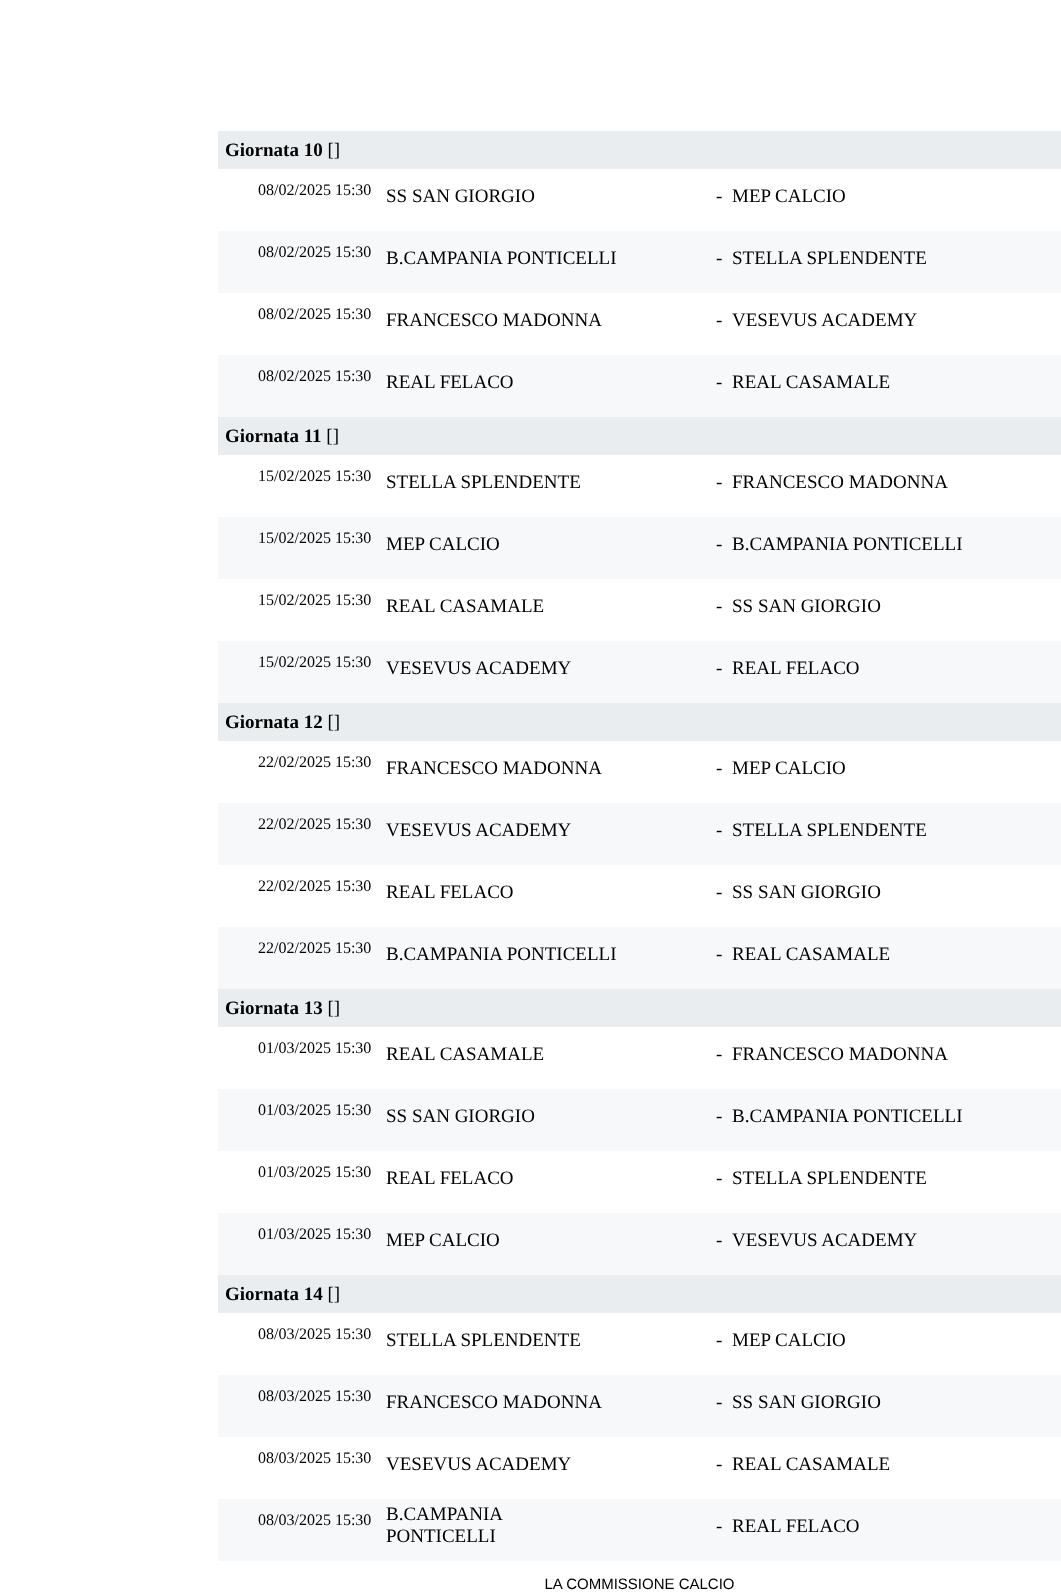| Giornata 10 [] | | | |
| --- | --- | --- | --- |
| 08/02/2025 15:30 | SS SAN GIORGIO | - | MEP CALCIO |
| 08/02/2025 15:30 | B.CAMPANIA PONTICELLI | - | STELLA SPLENDENTE |
| 08/02/2025 15:30 | FRANCESCO MADONNA | - | VESEVUS ACADEMY |
| 08/02/2025 15:30 | REAL FELACO | - | REAL CASAMALE |
| Giornata 11 [] | | | |
| 15/02/2025 15:30 | STELLA SPLENDENTE | - | FRANCESCO MADONNA |
| 15/02/2025 15:30 | MEP CALCIO | - | B.CAMPANIA PONTICELLI |
| 15/02/2025 15:30 | REAL CASAMALE | - | SS SAN GIORGIO |
| 15/02/2025 15:30 | VESEVUS ACADEMY | - | REAL FELACO |
| Giornata 12 [] | | | |
| 22/02/2025 15:30 | FRANCESCO MADONNA | - | MEP CALCIO |
| 22/02/2025 15:30 | VESEVUS ACADEMY | - | STELLA SPLENDENTE |
| 22/02/2025 15:30 | REAL FELACO | - | SS SAN GIORGIO |
| 22/02/2025 15:30 | B.CAMPANIA PONTICELLI | - | REAL CASAMALE |
| Giornata 13 [] | | | |
| 01/03/2025 15:30 | REAL CASAMALE | - | FRANCESCO MADONNA |
| 01/03/2025 15:30 | SS SAN GIORGIO | - | B.CAMPANIA PONTICELLI |
| 01/03/2025 15:30 | REAL FELACO | - | STELLA SPLENDENTE |
| 01/03/2025 15:30 | MEP CALCIO | - | VESEVUS ACADEMY |
| Giornata 14 [] | | | |
| 08/03/2025 15:30 | STELLA SPLENDENTE | - | MEP CALCIO |
| 08/03/2025 15:30 | FRANCESCO MADONNA | - | SS SAN GIORGIO |
| 08/03/2025 15:30 | VESEVUS ACADEMY | - | REAL CASAMALE |
| 08/03/2025 15:30 | B.CAMPANIA PONTICELLI | - | REAL FELACO |
LA COMMISSIONE CALCIO